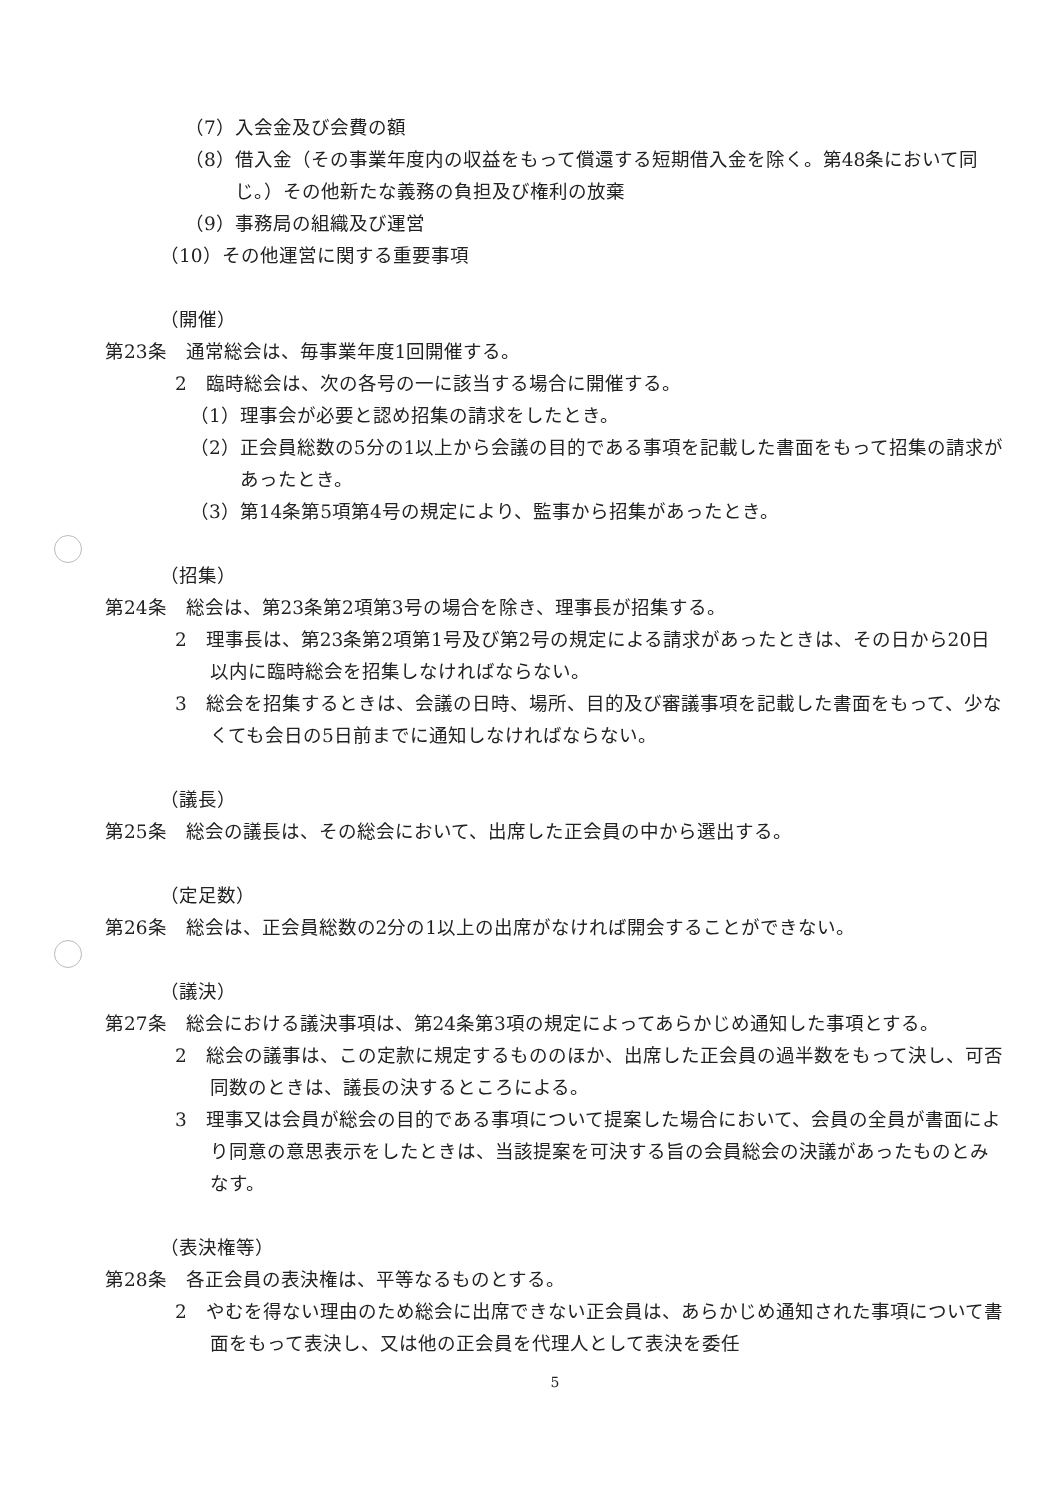（7）入会金及び会費の額
（8）借入金（その事業年度内の収益をもって償還する短期借入金を除く。第48条において同じ。）その他新たな義務の負担及び権利の放棄
（9）事務局の組織及び運営
（10）その他運営に関する重要事項
（開催）
第23条　通常総会は、毎事業年度1回開催する。
2　臨時総会は、次の各号の一に該当する場合に開催する。
（1）理事会が必要と認め招集の請求をしたとき。
（2）正会員総数の5分の1以上から会議の目的である事項を記載した書面をもって招集の請求があったとき。
（3）第14条第5項第4号の規定により、監事から招集があったとき。
（招集）
第24条　総会は、第23条第2項第3号の場合を除き、理事長が招集する。
2　理事長は、第23条第2項第1号及び第2号の規定による請求があったときは、その日から20日以内に臨時総会を招集しなければならない。
3　総会を招集するときは、会議の日時、場所、目的及び審議事項を記載した書面をもって、少なくても会日の5日前までに通知しなければならない。
（議長）
第25条　総会の議長は、その総会において、出席した正会員の中から選出する。
（定足数）
第26条　総会は、正会員総数の2分の1以上の出席がなければ開会することができない。
（議決）
第27条　総会における議決事項は、第24条第3項の規定によってあらかじめ通知した事項とする。
2　総会の議事は、この定款に規定するもののほか、出席した正会員の過半数をもって決し、可否同数のときは、議長の決するところによる。
3　理事又は会員が総会の目的である事項について提案した場合において、会員の全員が書面により同意の意思表示をしたときは、当該提案を可決する旨の会員総会の決議があったものとみなす。
（表決権等）
第28条　各正会員の表決権は、平等なるものとする。
2　やむを得ない理由のため総会に出席できない正会員は、あらかじめ通知された事項について書面をもって表決し、又は他の正会員を代理人として表決を委任
5